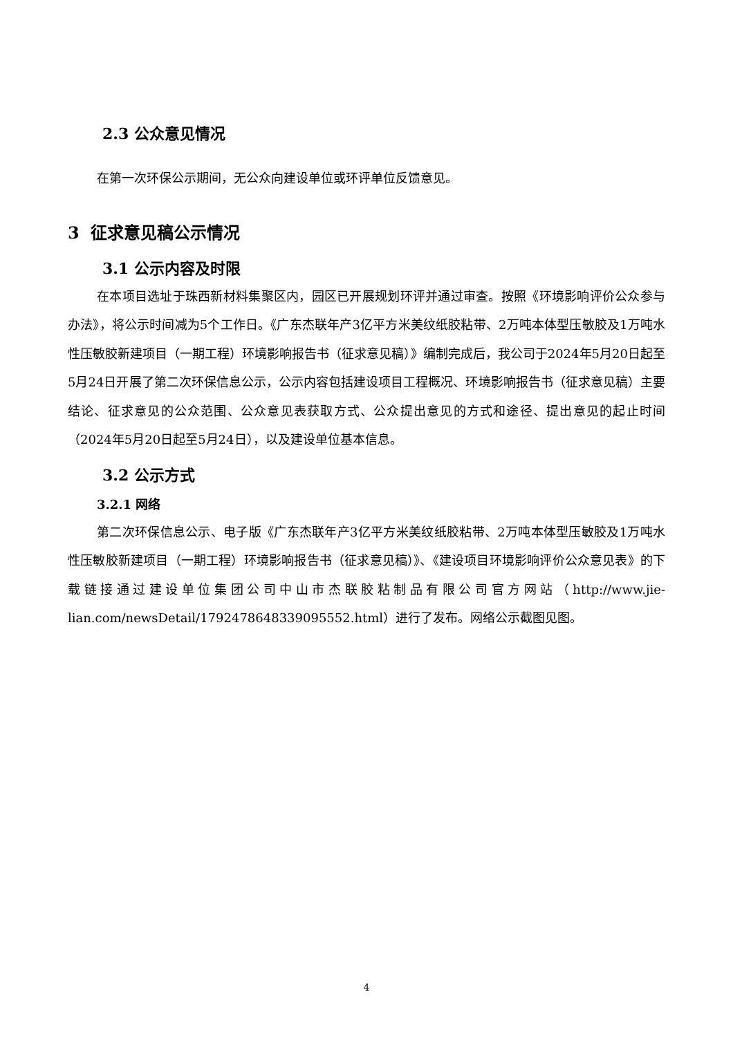2.3 公众意见情况
在第一次环保公示期间，无公众向建设单位或环评单位反馈意见。
3 征求意见稿公示情况
3.1 公示内容及时限
在本项目选址于珠西新材料集聚区内，园区已开展规划环评并通过审查。按照《环境影响评价公众参与办法》，将公示时间减为5个工作日。《广东杰联年产3亿平方米美纹纸胶粘带、2万吨本体型压敏胶及1万吨水性压敏胶新建项目（一期工程）环境影响报告书（征求意见稿）》编制完成后，我公司于2024年5月20日起至5月24日开展了第二次环保信息公示，公示内容包括建设项目工程概况、环境影响报告书（征求意见稿）主要结论、征求意见的公众范围、公众意见表获取方式、公众提出意见的方式和途径、提出意见的起止时间（2024年5月20日起至5月24日），以及建设单位基本信息。
3.2 公示方式
3.2.1 网络
第二次环保信息公示、电子版《广东杰联年产3亿平方米美纹纸胶粘带、2万吨本体型压敏胶及1万吨水性压敏胶新建项目（一期工程）环境影响报告书（征求意见稿）》、《建设项目环境影响评价公众意见表》的下载链接通过建设单位集团公司中山市杰联胶粘制品有限公司官方网站（http://www.jie-lian.com/newsDetail/1792478648339095552.html）进行了发布。网络公示截图见图。
4